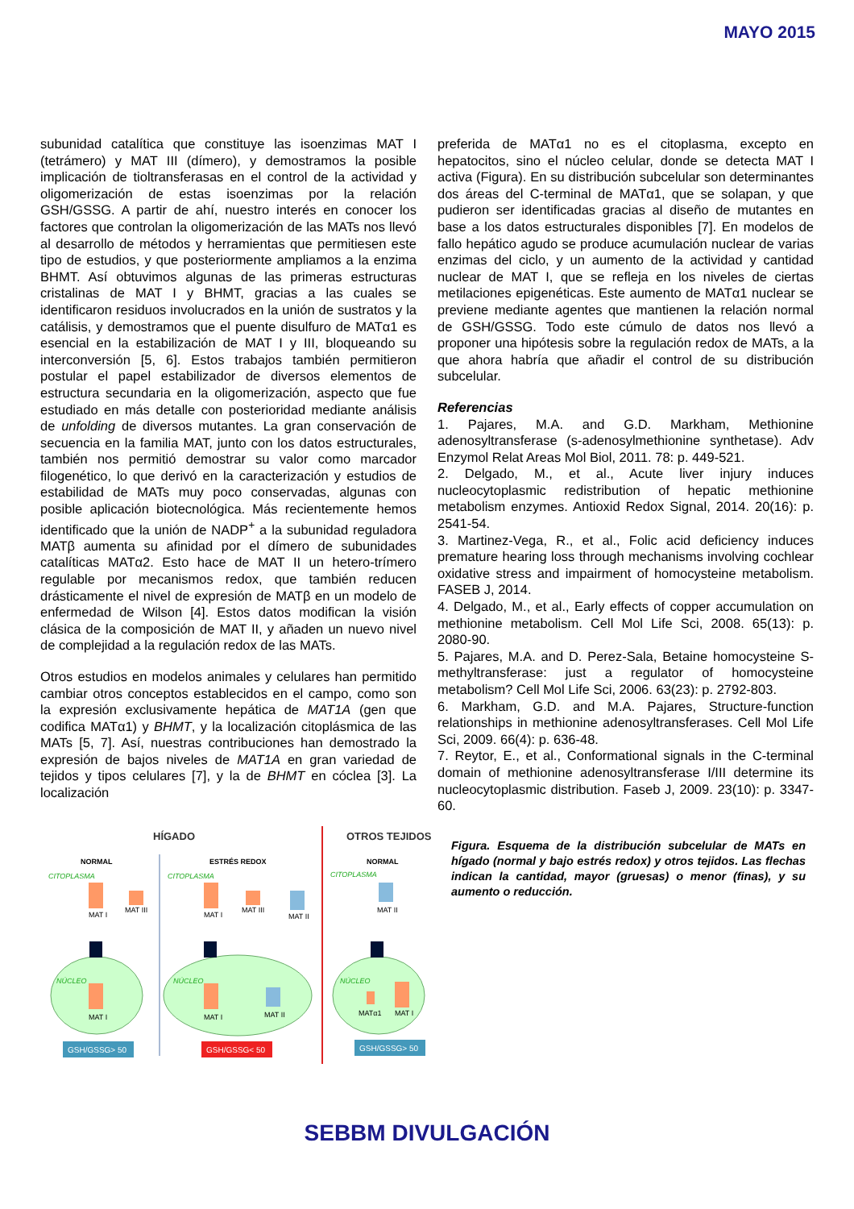MAYO 2015
subunidad catalítica que constituye las isoenzimas MAT I (tetrámero) y MAT III (dímero), y demostramos la posible implicación de tioltransferasas en el control de la actividad y oligomerización de estas isoenzimas por la relación GSH/GSSG. A partir de ahí, nuestro interés en conocer los factores que controlan la oligomerización de las MATs nos llevó al desarrollo de métodos y herramientas que permitiesen este tipo de estudios, y que posteriormente ampliamos a la enzima BHMT. Así obtuvimos algunas de las primeras estructuras cristalinas de MAT I y BHMT, gracias a las cuales se identificaron residuos involucrados en la unión de sustratos y la catálisis, y demostramos que el puente disulfuro de MATα1 es esencial en la estabilización de MAT I y III, bloqueando su interconversión [5, 6]. Estos trabajos también permitieron postular el papel estabilizador de diversos elementos de estructura secundaria en la oligomerización, aspecto que fue estudiado en más detalle con posterioridad mediante análisis de unfolding de diversos mutantes. La gran conservación de secuencia en la familia MAT, junto con los datos estructurales, también nos permitió demostrar su valor como marcador filogenético, lo que derivó en la caracterización y estudios de estabilidad de MATs muy poco conservadas, algunas con posible aplicación biotecnológica. Más recientemente hemos identificado que la unión de NADP<sup>+</sup> a la subunidad reguladora MATβ aumenta su afinidad por el dímero de subunidades catalíticas MATα2. Esto hace de MAT II un hetero-trímero regulable por mecanismos redox, que también reducen drásticamente el nivel de expresión de MATβ en un modelo de enfermedad de Wilson [4]. Estos datos modifican la visión clásica de la composición de MAT II, y añaden un nuevo nivel de complejidad a la regulación redox de las MATs.
Otros estudios en modelos animales y celulares han permitido cambiar otros conceptos establecidos en el campo, como son la expresión exclusivamente hepática de MAT1A (gen que codifica MATα1) y BHMT, y la localización citoplásmica de las MATs [5, 7]. Así, nuestras contribuciones han demostrado la expresión de bajos niveles de MAT1A en gran variedad de tejidos y tipos celulares [7], y la de BHMT en cóclea [3]. La localización
preferida de MATα1 no es el citoplasma, excepto en hepatocitos, sino el núcleo celular, donde se detecta MAT I activa (Figura). En su distribución subcelular son determinantes dos áreas del C-terminal de MATα1, que se solapan, y que pudieron ser identificadas gracias al diseño de mutantes en base a los datos estructurales disponibles [7]. En modelos de fallo hepático agudo se produce acumulación nuclear de varias enzimas del ciclo, y un aumento de la actividad y cantidad nuclear de MAT I, que se refleja en los niveles de ciertas metilaciones epigenéticas. Este aumento de MATα1 nuclear se previene mediante agentes que mantienen la relación normal de GSH/GSSG. Todo este cúmulo de datos nos llevó a proponer una hipótesis sobre la regulación redox de MATs, a la que ahora habría que añadir el control de su distribución subcelular.
Referencias
1. Pajares, M.A. and G.D. Markham, Methionine adenosyltransferase (s-adenosylmethionine synthetase). Adv Enzymol Relat Areas Mol Biol, 2011. 78: p. 449-521.
2. Delgado, M., et al., Acute liver injury induces nucleocytoplasmic redistribution of hepatic methionine metabolism enzymes. Antioxid Redox Signal, 2014. 20(16): p. 2541-54.
3. Martinez-Vega, R., et al., Folic acid deficiency induces premature hearing loss through mechanisms involving cochlear oxidative stress and impairment of homocysteine metabolism. FASEB J, 2014.
4. Delgado, M., et al., Early effects of copper accumulation on methionine metabolism. Cell Mol Life Sci, 2008. 65(13): p. 2080-90.
5. Pajares, M.A. and D. Perez-Sala, Betaine homocysteine S-methyltransferase: just a regulator of homocysteine metabolism? Cell Mol Life Sci, 2006. 63(23): p. 2792-803.
6. Markham, G.D. and M.A. Pajares, Structure-function relationships in methionine adenosyltransferases. Cell Mol Life Sci, 2009. 66(4): p. 636-48.
7. Reytor, E., et al., Conformational signals in the C-terminal domain of methionine adenosyltransferase I/III determine its nucleocytoplasmic distribution. Faseb J, 2009. 23(10): p. 3347-60.
HÍGADO
OTROS TEJIDOS
NORMAL
ESTRÉS REDOX
NORMAL
CITOPLASMA
CITOPLASMA
CITOPLASMA
NÚCLEO
NÚCLEO
NÚCLEO
MAT I
MAT III
MAT I
MAT I
MAT III
MAT II
MAT I
MAT II
MAT II
MATα1
MAT I
GSH/GSSG> 50
GSH/GSSG< 50
GSH/GSSG> 50
Figura. Esquema de la distribución subcelular de MATs en hígado (normal y bajo estrés redox) y otros tejidos. Las flechas indican la cantidad, mayor (gruesas) o menor (finas), y su aumento o reducción.
SEBBM DIVULGACIÓN